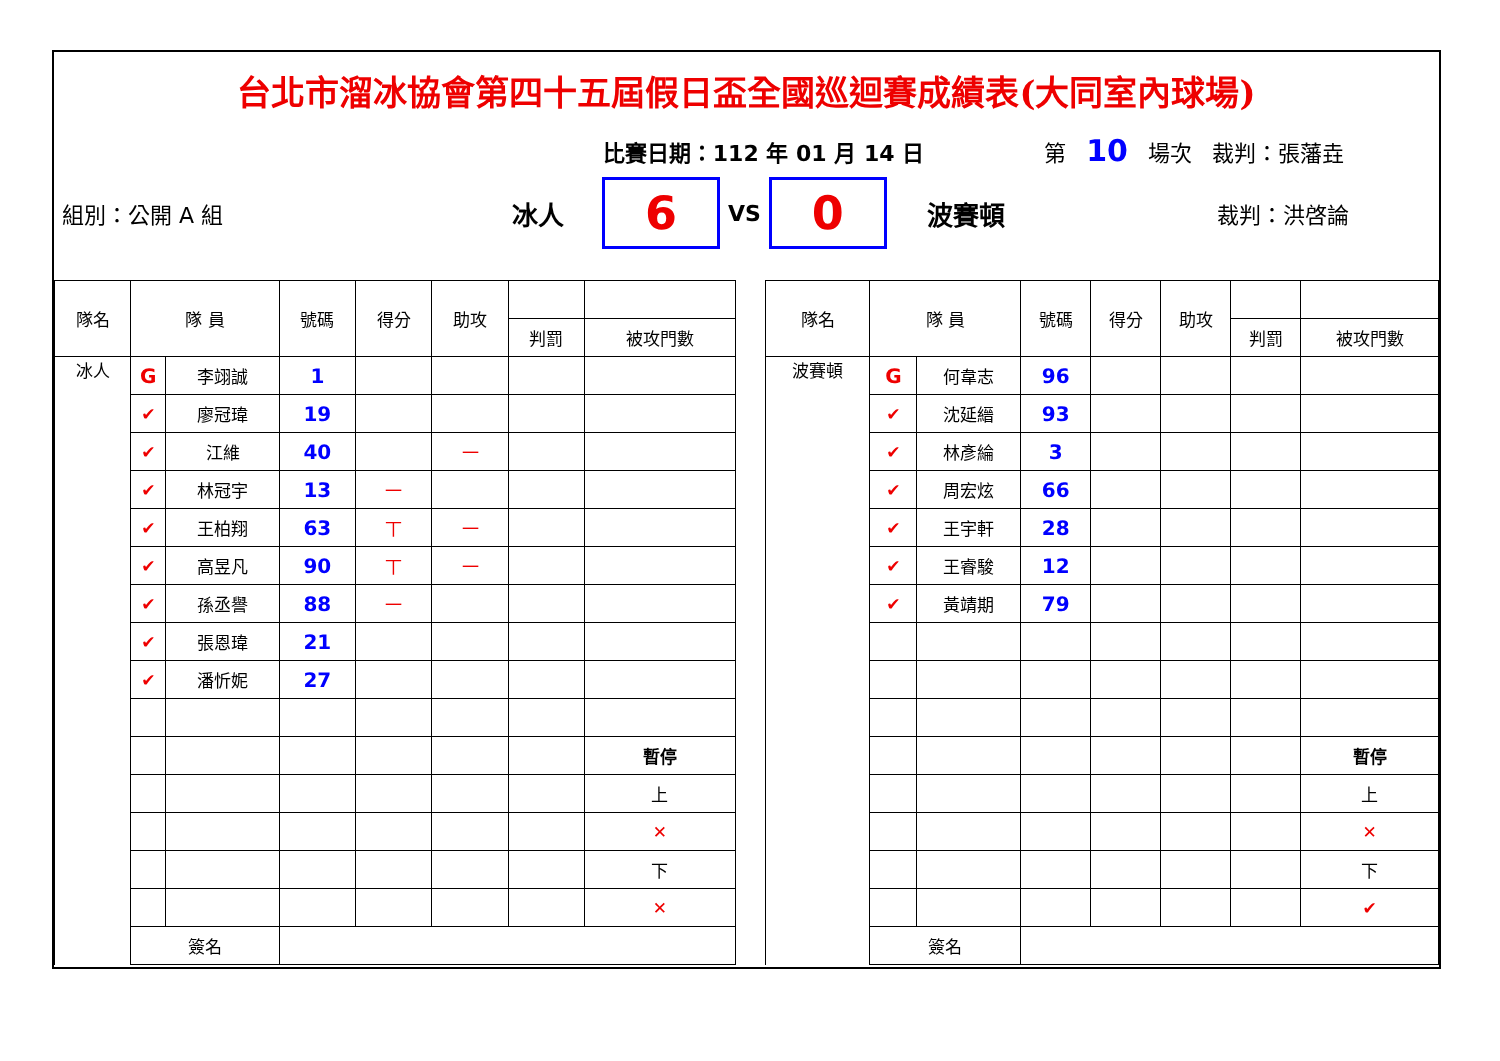台北市溜冰協會第四十五屆假日盃全國巡迴賽成績表(大同室內球場)
比賽日期：112 年 01 月 14 日 第 10 場次 裁判：張藩垚
組別：公開 A 組 冰人
6
VS
0
波賽頓 裁判：洪啓論
| 隊名 | 隊 員 | | 號碼 | 得分 | 助攻 | | |
| --- | --- | --- | --- | --- | --- | --- | --- |
| | | | | | | 判罰 | 被攻門數 |
| 冰人 | G | 李翊誠 | 1 | | | | |
| | ✔ | 廖冠瑋 | 19 | | | | |
| | ✔ | 江維 | 40 | | 一 | | |
| | ✔ | 林冠宇 | 13 | 一 | | | |
| | ✔ | 王柏翔 | 63 | 丅 | 一 | | |
| | ✔ | 高昱凡 | 90 | 丅 | 一 | | |
| | ✔ | 孫丞譽 | 88 | 一 | | | |
| | ✔ | 張恩瑋 | 21 | | | | |
| | ✔ | 潘忻妮 | 27 | | | | |
| | | | | | | | 暫停 |
| | | | | | | | 上 |
| | | | | | | | ✕ |
| | | | | | | | 下 |
| | | | | | | | ✕ |
| | 簽名 | | | | | | |
| 隊名 | 隊 員 | | 號碼 | 得分 | 助攻 | | |
| --- | --- | --- | --- | --- | --- | --- | --- |
| | | | | | | 判罰 | 被攻門數 |
| 波賽頓 | G | 何韋志 | 96 | | | | |
| | ✔ | 沈延縉 | 93 | | | | |
| | ✔ | 林彥綸 | 3 | | | | |
| | ✔ | 周宏炫 | 66 | | | | |
| | ✔ | 王宇軒 | 28 | | | | |
| | ✔ | 王睿駿 | 12 | | | | |
| | ✔ | 黃靖期 | 79 | | | | |
| | | | | | | | 暫停 |
| | | | | | | | 上 |
| | | | | | | | ✕ |
| | | | | | | | 下 |
| | | | | | | | ✔ |
| | 簽名 | | | | | | |